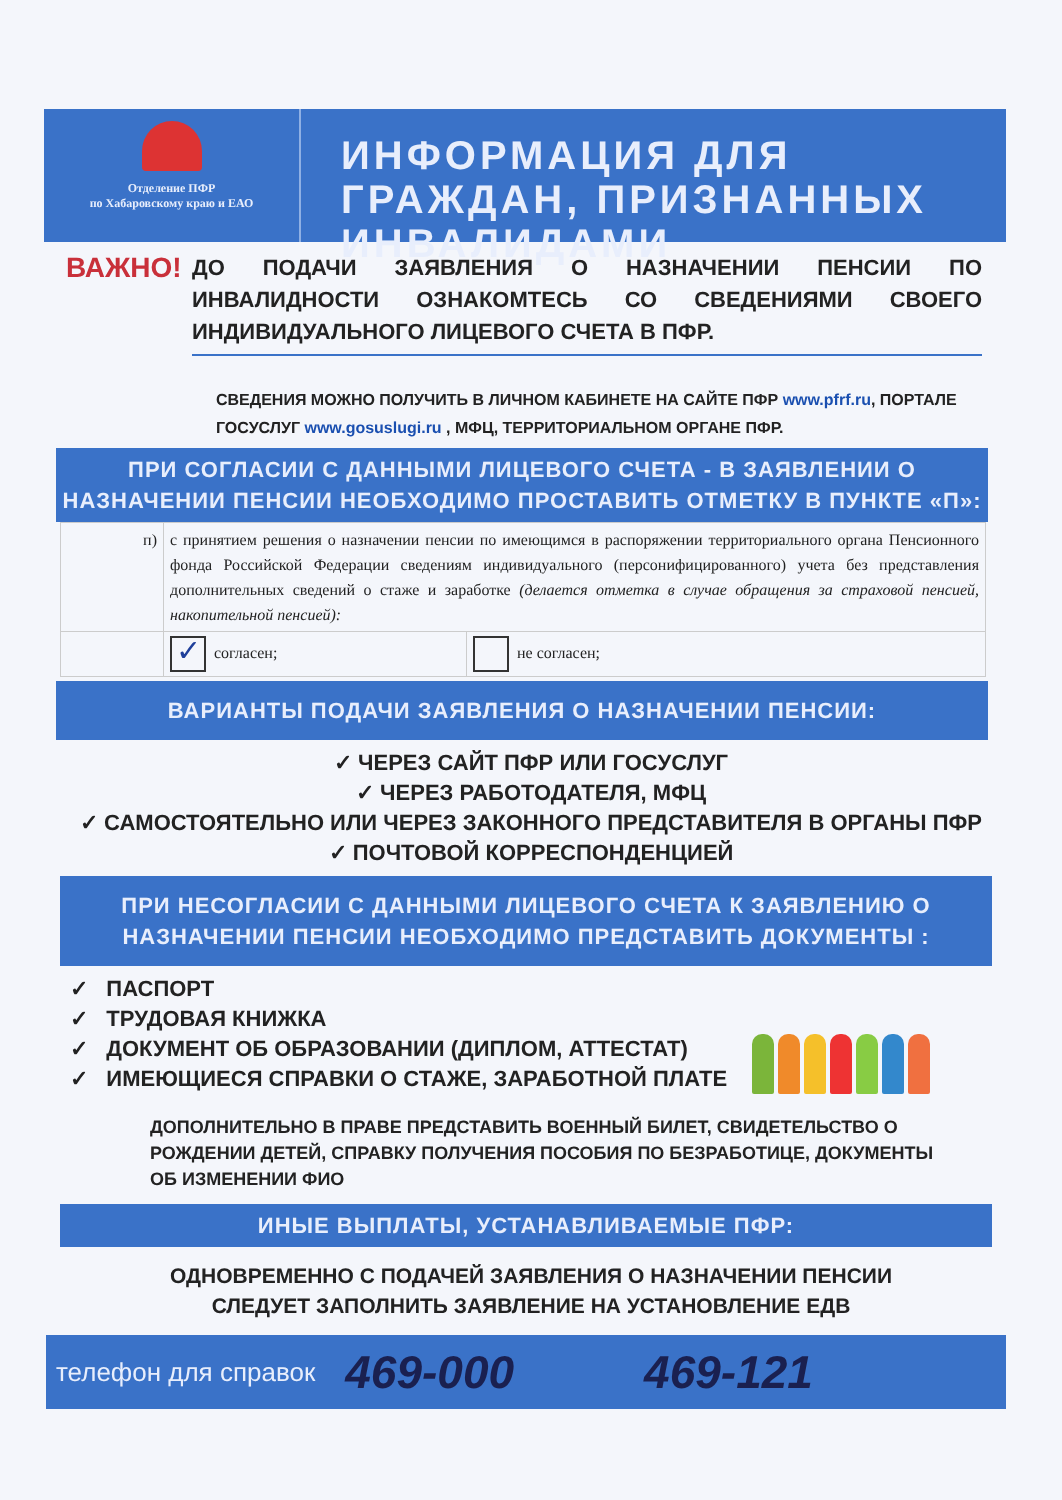Отделение ПФР
по Хабаровскому краю и ЕАО
ИНФОРМАЦИЯ ДЛЯ ГРАЖДАН, ПРИЗНАННЫХ ИНВАЛИДАМИ
ВАЖНО!
ДО ПОДАЧИ ЗАЯВЛЕНИЯ О НАЗНАЧЕНИИ ПЕНСИИ ПО ИНВАЛИДНОСТИ ОЗНАКОМТЕСЬ СО СВЕДЕНИЯМИ СВОЕГО ИНДИВИДУАЛЬНОГО ЛИЦЕВОГО СЧЕТА В ПФР.
СВЕДЕНИЯ МОЖНО ПОЛУЧИТЬ В ЛИЧНОМ КАБИНЕТЕ НА САЙТЕ ПФР www.pfrf.ru, ПОРТАЛЕ ГОСУСЛУГ www.gosuslugi.ru , МФЦ, ТЕРРИТОРИАЛЬНОМ ОРГАНЕ ПФР.
ПРИ СОГЛАСИИ С ДАННЫМИ ЛИЦЕВОГО СЧЕТА - В ЗАЯВЛЕНИИ О НАЗНАЧЕНИИ ПЕНСИИ НЕОБХОДИМО ПРОСТАВИТЬ ОТМЕТКУ В ПУНКТЕ «П»:
| п) | с принятием решения о назначении пенсии по имеющимся в распоряжении территориального органа Пенсионного фонда Российской Федерации сведениям индивидуального (персонифицированного) учета без представления дополнительных сведений о стаже и заработке (делается отметка в случае обращения за страховой пенсией, накопительной пенсией): | |
| | ✓ согласен; | не согласен; |
ВАРИАНТЫ ПОДАЧИ ЗАЯВЛЕНИЯ О НАЗНАЧЕНИИ ПЕНСИИ:
✓ ЧЕРЕЗ САЙТ ПФР ИЛИ ГОСУСЛУГ
✓ ЧЕРЕЗ РАБОТОДАТЕЛЯ, МФЦ
✓ САМОСТОЯТЕЛЬНО ИЛИ ЧЕРЕЗ ЗАКОННОГО ПРЕДСТАВИТЕЛЯ В ОРГАНЫ ПФР
✓ ПОЧТОВОЙ КОРРЕСПОНДЕНЦИЕЙ
ПРИ НЕСОГЛАСИИ С ДАННЫМИ ЛИЦЕВОГО СЧЕТА К ЗАЯВЛЕНИЮ О НАЗНАЧЕНИИ ПЕНСИИ НЕОБХОДИМО ПРЕДСТАВИТЬ ДОКУМЕНТЫ :
✓ ПАСПОРТ
✓ ТРУДОВАЯ КНИЖКА
✓ ДОКУМЕНТ ОБ ОБРАЗОВАНИИ (ДИПЛОМ, АТТЕСТАТ)
✓ ИМЕЮЩИЕСЯ СПРАВКИ О СТАЖЕ, ЗАРАБОТНОЙ ПЛАТЕ
ДОПОЛНИТЕЛЬНО В ПРАВЕ ПРЕДСТАВИТЬ ВОЕННЫЙ БИЛЕТ, СВИДЕТЕЛЬСТВО О РОЖДЕНИИ ДЕТЕЙ, СПРАВКУ ПОЛУЧЕНИЯ ПОСОБИЯ ПО БЕЗРАБОТИЦЕ, ДОКУМЕНТЫ ОБ ИЗМЕНЕНИИ ФИО
ИНЫЕ ВЫПЛАТЫ, УСТАНАВЛИВАЕМЫЕ ПФР:
ОДНОВРЕМЕННО С ПОДАЧЕЙ ЗАЯВЛЕНИЯ О НАЗНАЧЕНИИ ПЕНСИИ
СЛЕДУЕТ ЗАПОЛНИТЬ ЗАЯВЛЕНИЕ НА УСТАНОВЛЕНИЕ ЕДВ
телефон для справок 469-000 469-121